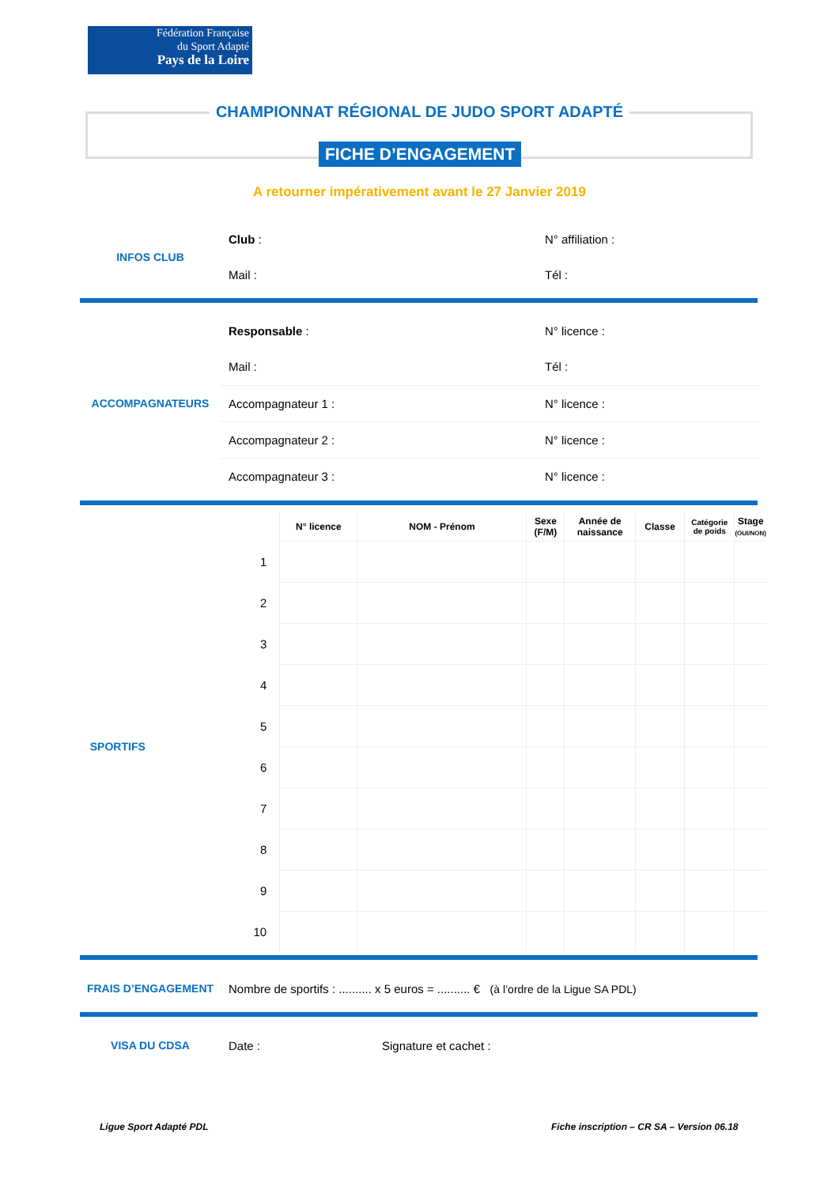Fédération Française
du Sport Adapté
Pays de la Loire
CHAMPIONNAT RÉGIONAL DE JUDO SPORT ADAPTÉ
FICHE D’ENGAGEMENT
A retourner impérativement avant le 27 Janvier 2019
| INFOS CLUB | Club : | N° affiliation : |
| | Mail : | Tél : |
| ACCOMPAGNATEURS | Responsable : | N° licence : |
| | Mail : | Tél : |
| | Accompagnateur 1 : | N° licence : |
| | Accompagnateur 2 : | N° licence : |
| | Accompagnateur 3 : | N° licence : |
| | | N° licence | NOM - Prénom | Sexe (F/M) | Année de naissance | Classe | Catégorie de poids | Stage (OUI/NON) |
| --- | --- | --- | --- | --- | --- | --- | --- | --- |
| SPORTIFS | 1 | | | | | | | |
| | 2 | | | | | | | |
| | 3 | | | | | | | |
| | 4 | | | | | | | |
| | 5 | | | | | | | |
| | 6 | | | | | | | |
| | 7 | | | | | | | |
| | 8 | | | | | | | |
| | 9 | | | | | | | |
| | 10 | | | | | | | |
| FRAIS D’ENGAGEMENT | Nombre de sportifs : .......... x 5 euros = .......... € (à l’ordre de la Ligue SA PDL) |
| VISA DU CDSA | Date : | Signature et cachet : |
Ligue Sport Adapté PDL
Fiche inscription – CR SA – Version 06.18